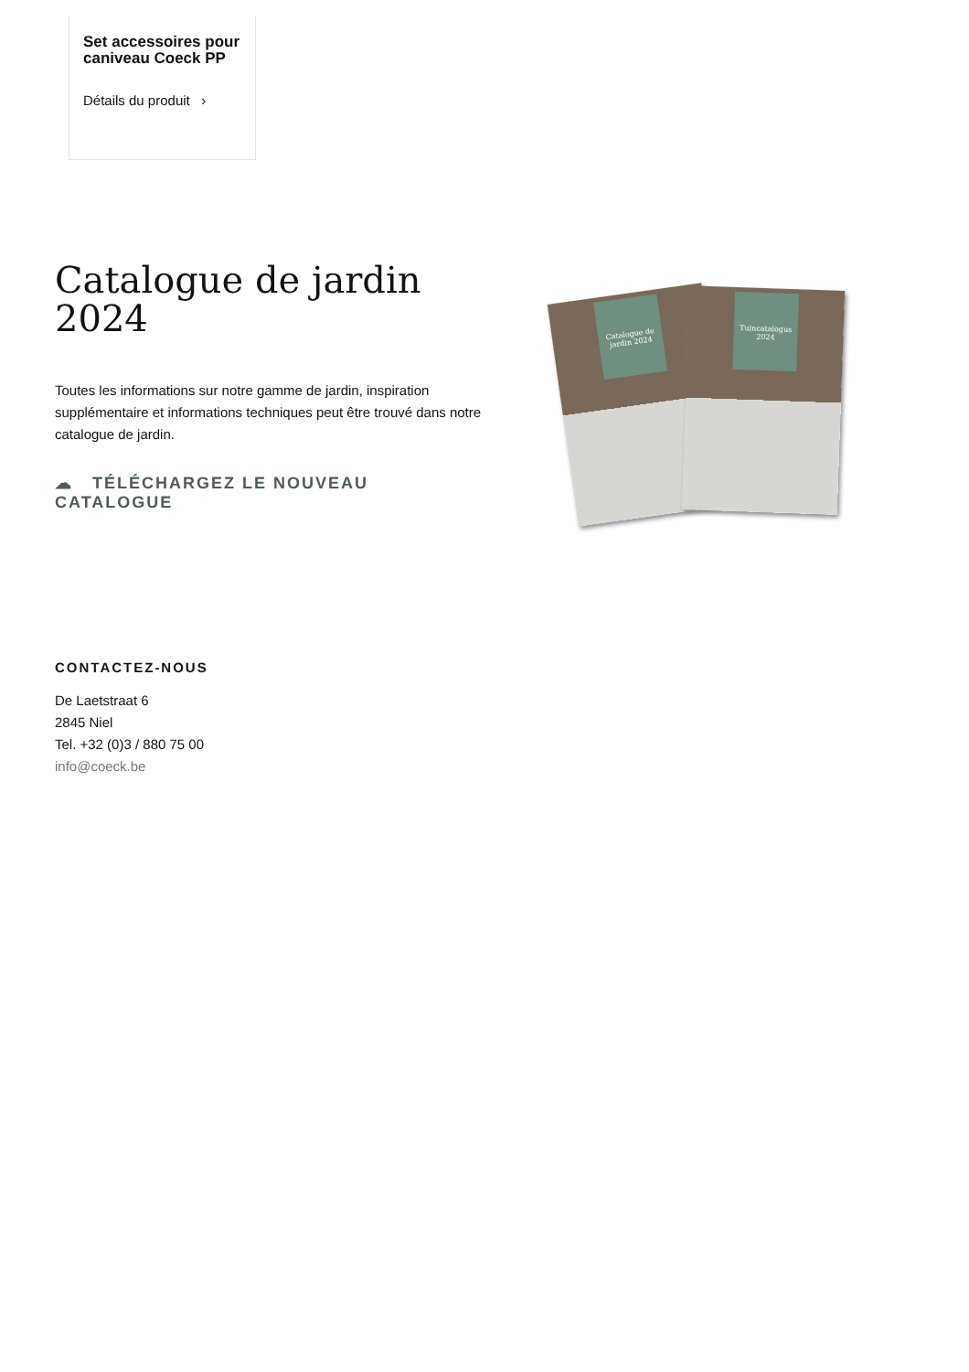Set accessoires pour caniveau Coeck PP
Détails du produit ›
Catalogue de jardin 2024
Toutes les informations sur notre gamme de jardin, inspiration supplémentaire et informations techniques peut être trouvé dans notre catalogue de jardin.
☁ TÉLÉCHARGEZ LE NOUVEAU CATALOGUE
Catalogue de jardin 2024
Tuincatalogus 2024
CONTACTEZ-NOUS
De Laetstraat 6
2845 Niel
Tel. +32 (0)3 / 880 75 00
info@coeck.be